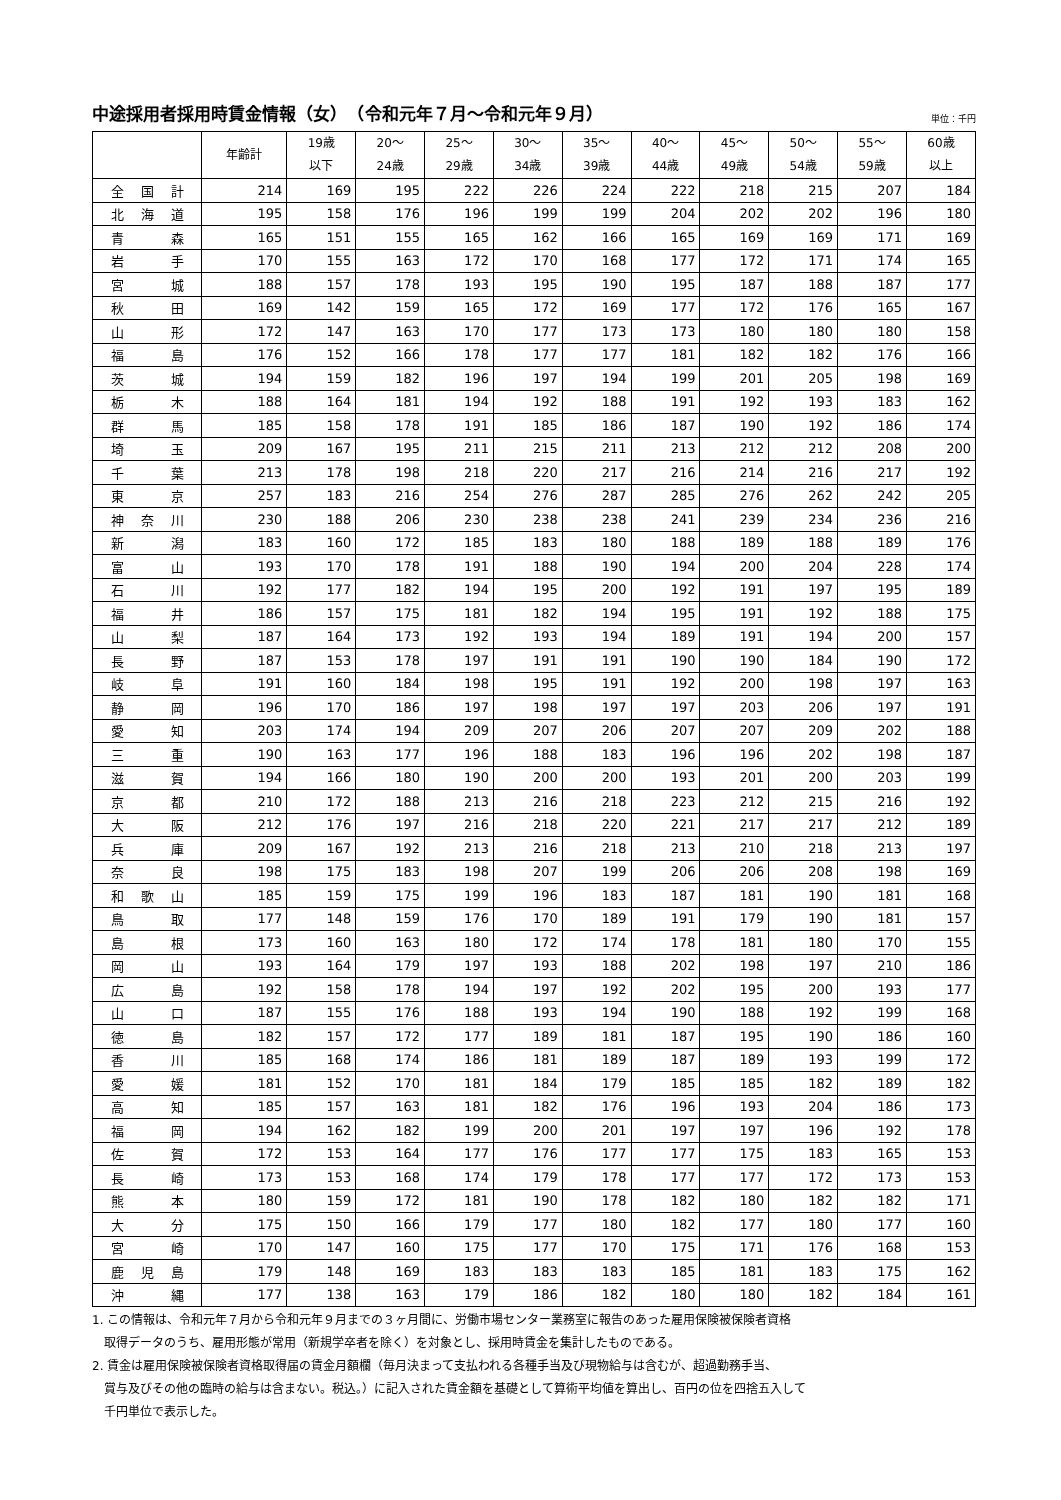中途採用者採用時賃金情報（女）　（令和元年７月～令和元年９月）
単位：千円
| | 年齢計 | 19歳 以下 | 20～ 24歳 | 25～ 29歳 | 30～ 34歳 | 35～ 39歳 | 40～ 44歳 | 45～ 49歳 | 50～ 54歳 | 55～ 59歳 | 60歳 以上 |
| --- | --- | --- | --- | --- | --- | --- | --- | --- | --- | --- | --- |
| 全 国 計 | 214 | 169 | 195 | 222 | 226 | 224 | 222 | 218 | 215 | 207 | 184 |
| 北 海 道 | 195 | 158 | 176 | 196 | 199 | 199 | 204 | 202 | 202 | 196 | 180 |
| 青 森 | 165 | 151 | 155 | 165 | 162 | 166 | 165 | 169 | 169 | 171 | 169 |
| 岩 手 | 170 | 155 | 163 | 172 | 170 | 168 | 177 | 172 | 171 | 174 | 165 |
| 宮 城 | 188 | 157 | 178 | 193 | 195 | 190 | 195 | 187 | 188 | 187 | 177 |
| 秋 田 | 169 | 142 | 159 | 165 | 172 | 169 | 177 | 172 | 176 | 165 | 167 |
| 山 形 | 172 | 147 | 163 | 170 | 177 | 173 | 173 | 180 | 180 | 180 | 158 |
| 福 島 | 176 | 152 | 166 | 178 | 177 | 177 | 181 | 182 | 182 | 176 | 166 |
| 茨 城 | 194 | 159 | 182 | 196 | 197 | 194 | 199 | 201 | 205 | 198 | 169 |
| 栃 木 | 188 | 164 | 181 | 194 | 192 | 188 | 191 | 192 | 193 | 183 | 162 |
| 群 馬 | 185 | 158 | 178 | 191 | 185 | 186 | 187 | 190 | 192 | 186 | 174 |
| 埼 玉 | 209 | 167 | 195 | 211 | 215 | 211 | 213 | 212 | 212 | 208 | 200 |
| 千 葉 | 213 | 178 | 198 | 218 | 220 | 217 | 216 | 214 | 216 | 217 | 192 |
| 東 京 | 257 | 183 | 216 | 254 | 276 | 287 | 285 | 276 | 262 | 242 | 205 |
| 神 奈 川 | 230 | 188 | 206 | 230 | 238 | 238 | 241 | 239 | 234 | 236 | 216 |
| 新 潟 | 183 | 160 | 172 | 185 | 183 | 180 | 188 | 189 | 188 | 189 | 176 |
| 富 山 | 193 | 170 | 178 | 191 | 188 | 190 | 194 | 200 | 204 | 228 | 174 |
| 石 川 | 192 | 177 | 182 | 194 | 195 | 200 | 192 | 191 | 197 | 195 | 189 |
| 福 井 | 186 | 157 | 175 | 181 | 182 | 194 | 195 | 191 | 192 | 188 | 175 |
| 山 梨 | 187 | 164 | 173 | 192 | 193 | 194 | 189 | 191 | 194 | 200 | 157 |
| 長 野 | 187 | 153 | 178 | 197 | 191 | 191 | 190 | 190 | 184 | 190 | 172 |
| 岐 阜 | 191 | 160 | 184 | 198 | 195 | 191 | 192 | 200 | 198 | 197 | 163 |
| 静 岡 | 196 | 170 | 186 | 197 | 198 | 197 | 197 | 203 | 206 | 197 | 191 |
| 愛 知 | 203 | 174 | 194 | 209 | 207 | 206 | 207 | 207 | 209 | 202 | 188 |
| 三 重 | 190 | 163 | 177 | 196 | 188 | 183 | 196 | 196 | 202 | 198 | 187 |
| 滋 賀 | 194 | 166 | 180 | 190 | 200 | 200 | 193 | 201 | 200 | 203 | 199 |
| 京 都 | 210 | 172 | 188 | 213 | 216 | 218 | 223 | 212 | 215 | 216 | 192 |
| 大 阪 | 212 | 176 | 197 | 216 | 218 | 220 | 221 | 217 | 217 | 212 | 189 |
| 兵 庫 | 209 | 167 | 192 | 213 | 216 | 218 | 213 | 210 | 218 | 213 | 197 |
| 奈 良 | 198 | 175 | 183 | 198 | 207 | 199 | 206 | 206 | 208 | 198 | 169 |
| 和 歌 山 | 185 | 159 | 175 | 199 | 196 | 183 | 187 | 181 | 190 | 181 | 168 |
| 鳥 取 | 177 | 148 | 159 | 176 | 170 | 189 | 191 | 179 | 190 | 181 | 157 |
| 島 根 | 173 | 160 | 163 | 180 | 172 | 174 | 178 | 181 | 180 | 170 | 155 |
| 岡 山 | 193 | 164 | 179 | 197 | 193 | 188 | 202 | 198 | 197 | 210 | 186 |
| 広 島 | 192 | 158 | 178 | 194 | 197 | 192 | 202 | 195 | 200 | 193 | 177 |
| 山 口 | 187 | 155 | 176 | 188 | 193 | 194 | 190 | 188 | 192 | 199 | 168 |
| 徳 島 | 182 | 157 | 172 | 177 | 189 | 181 | 187 | 195 | 190 | 186 | 160 |
| 香 川 | 185 | 168 | 174 | 186 | 181 | 189 | 187 | 189 | 193 | 199 | 172 |
| 愛 媛 | 181 | 152 | 170 | 181 | 184 | 179 | 185 | 185 | 182 | 189 | 182 |
| 高 知 | 185 | 157 | 163 | 181 | 182 | 176 | 196 | 193 | 204 | 186 | 173 |
| 福 岡 | 194 | 162 | 182 | 199 | 200 | 201 | 197 | 197 | 196 | 192 | 178 |
| 佐 賀 | 172 | 153 | 164 | 177 | 176 | 177 | 177 | 175 | 183 | 165 | 153 |
| 長 崎 | 173 | 153 | 168 | 174 | 179 | 178 | 177 | 177 | 172 | 173 | 153 |
| 熊 本 | 180 | 159 | 172 | 181 | 190 | 178 | 182 | 180 | 182 | 182 | 171 |
| 大 分 | 175 | 150 | 166 | 179 | 177 | 180 | 182 | 177 | 180 | 177 | 160 |
| 宮 崎 | 170 | 147 | 160 | 175 | 177 | 170 | 175 | 171 | 176 | 168 | 153 |
| 鹿 児 島 | 179 | 148 | 169 | 183 | 183 | 183 | 185 | 181 | 183 | 175 | 162 |
| 沖 縄 | 177 | 138 | 163 | 179 | 186 | 182 | 180 | 180 | 182 | 184 | 161 |
1. この情報は、令和元年７月から令和元年９月までの３ヶ月間に、労働市場センター業務室に報告のあった雇用保険被保険者資格
　取得データのうち、雇用形態が常用（新規学卒者を除く）を対象とし、採用時賃金を集計したものである。
2. 賃金は雇用保険被保険者資格取得届の賃金月額欄（毎月決まって支払われる各種手当及び現物給与は含むが、超過勤務手当、
　賞与及びその他の臨時の給与は含まない。税込。）に記入された賃金額を基礎として算術平均値を算出し、百円の位を四捨五入して
　千円単位で表示した。